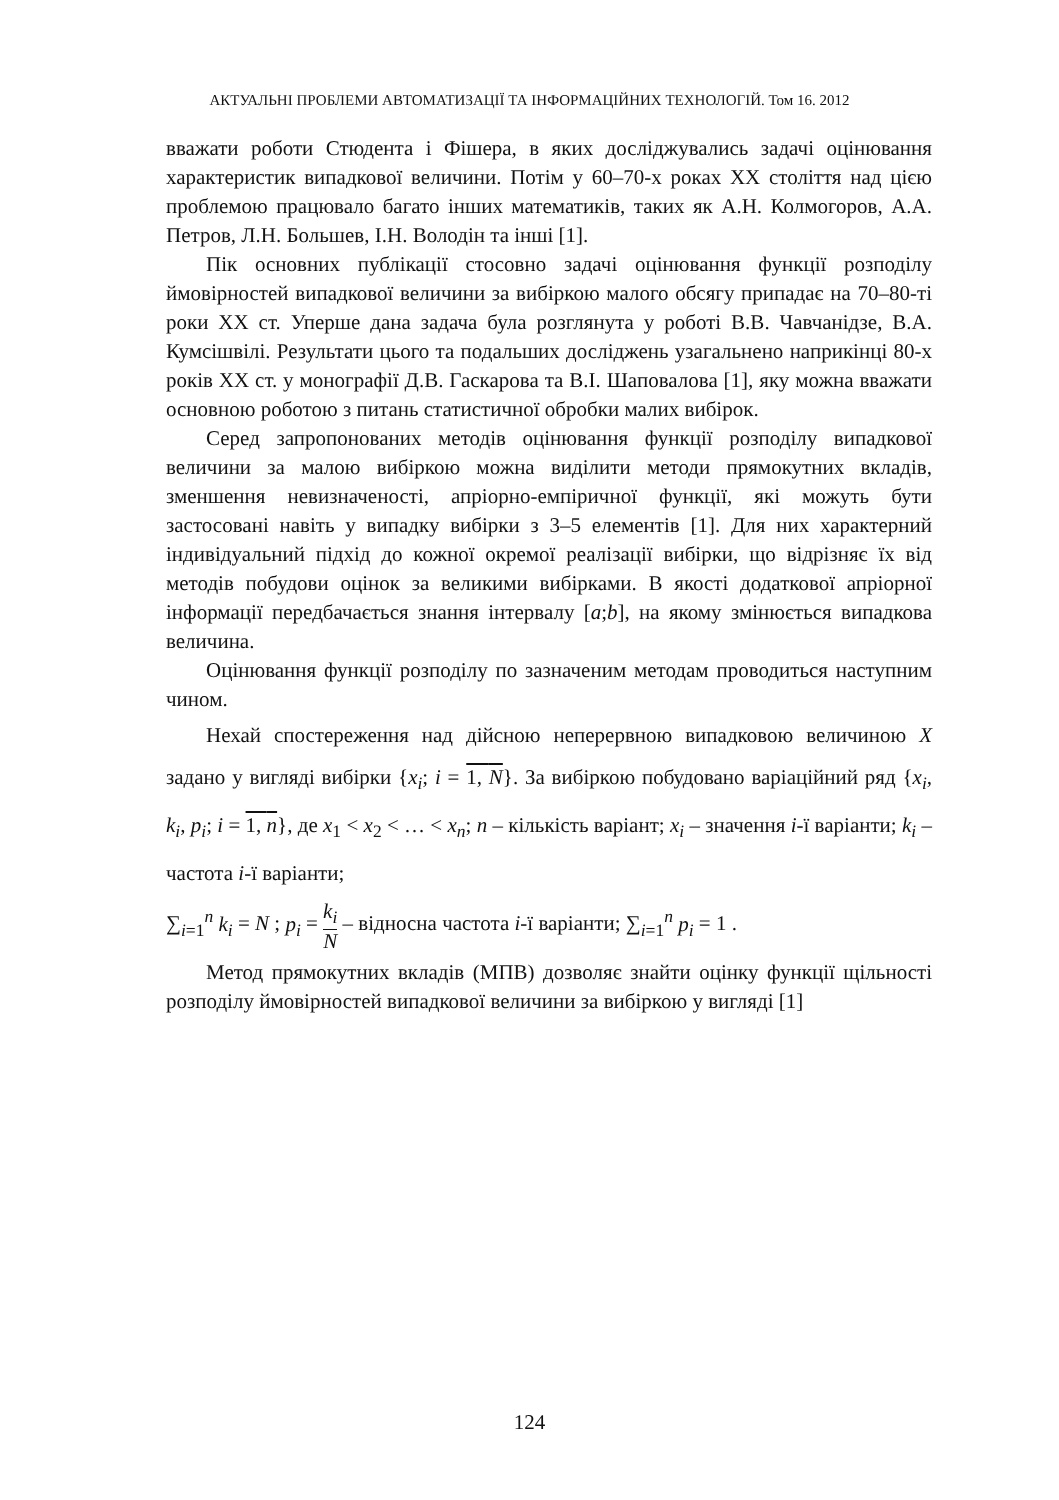АКТУАЛЬНІ ПРОБЛЕМИ АВТОМАТИЗАЦІЇ ТА ІНФОРМАЦІЙНИХ ТЕХНОЛОГІЙ. Том 16. 2012
вважати роботи Стюдента і Фішера, в яких досліджувались задачі оцінювання характеристик випадкової величини. Потім у 60–70-х роках XX століття над цією проблемою працювало багато інших математиків, таких як А.Н. Колмогоров, А.А. Петров, Л.Н. Большев, І.Н. Володін та інші [1].
Пік основних публікації стосовно задачі оцінювання функції розподілу ймовірностей випадкової величини за вибіркою малого обсягу припадає на 70–80-ті роки XX ст. Уперше дана задача була розглянута у роботі В.В. Чавчанідзе, В.А. Кумсішвілі. Результати цього та подальших досліджень узагальнено наприкінці 80-х років XX ст. у монографії Д.В. Гаскарова та В.І. Шаповалова [1], яку можна вважати основною роботою з питань статистичної обробки малих вибірок.
Серед запропонованих методів оцінювання функції розподілу випадкової величини за малою вибіркою можна виділити методи прямокутних вкладів, зменшення невизначеності, апріорно-емпіричної функції, які можуть бути застосовані навіть у випадку вибірки з 3–5 елементів [1]. Для них характерний індивідуальний підхід до кожної окремої реалізації вибірки, що відрізняє їх від методів побудови оцінок за великими вибірками. В якості додаткової апріорної інформації передбачається знання інтервалу [a;b], на якому змінюється випадкова величина.
Оцінювання функції розподілу по зазначеним методам проводиться наступним чином.
Нехай спостереження над дійсною неперервною випадковою величиною X задано у вигляді вибірки {x<sub>i</sub>; i = 1, N}. За вибіркою побудовано варіаційний ряд {x<sub>i</sub>, k<sub>i</sub>, p<sub>i</sub>; i = 1, n}, де x<sub>1</sub> < x<sub>2</sub> < … < x<sub>n</sub>; n – кількість варіант; x<sub>i</sub> – значення i-ї варіанти; k<sub>i</sub> – частота i-ї варіанти;
∑<sub>i=1</sub><sup>n</sup> k<sub>i</sub> = N ; p<sub>i</sub> = k<sub>i</sub> N – відносна частота i-ї варіанти; ∑<sub>i=1</sub><sup>n</sup> p<sub>i</sub> = 1 .
Метод прямокутних вкладів (МПВ) дозволяє знайти оцінку функції щільності розподілу ймовірностей випадкової величини за вибіркою у вигляді [1]
124